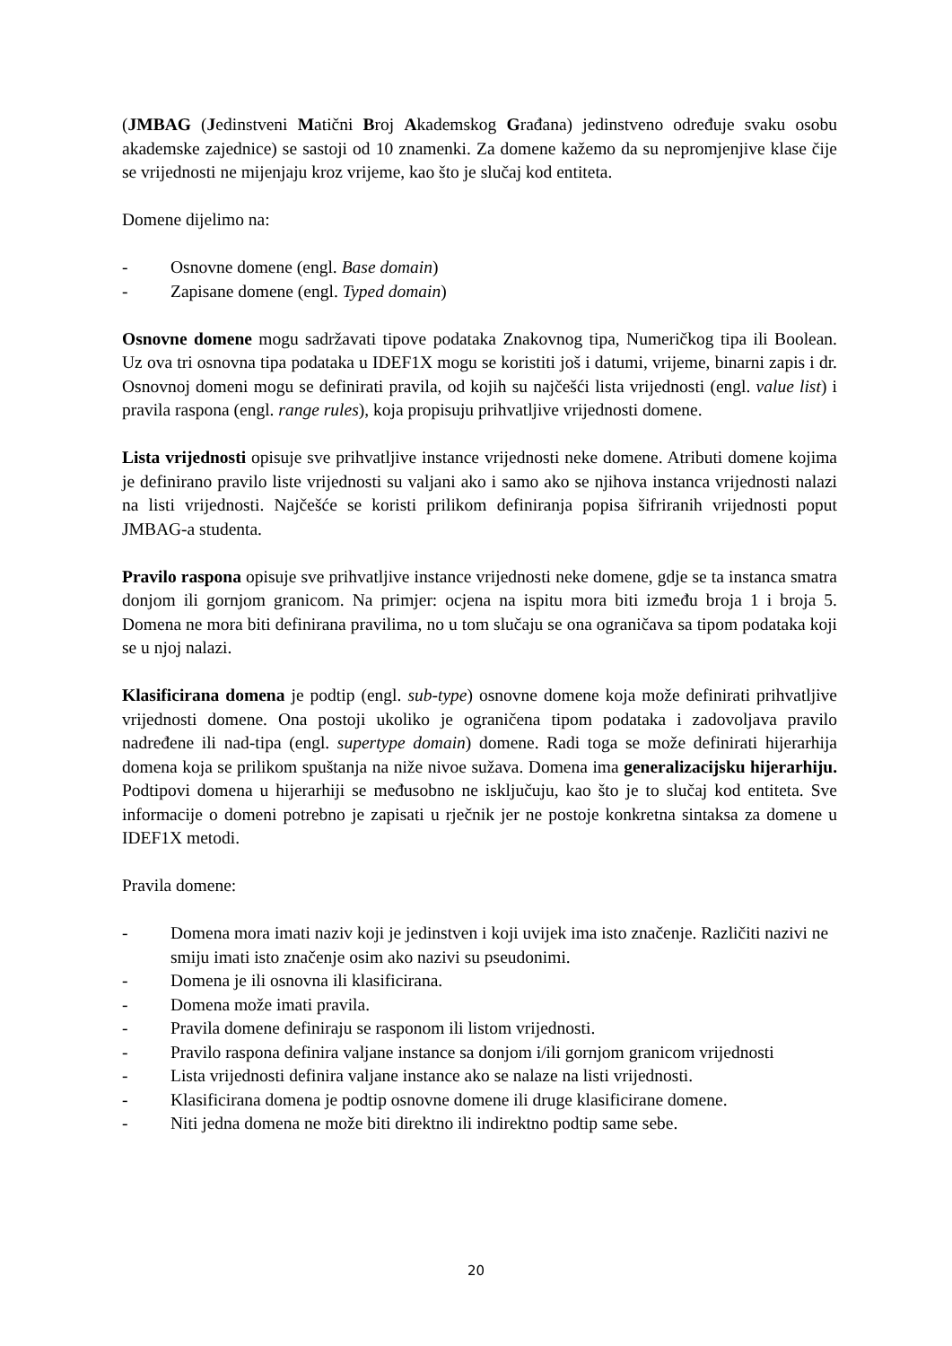(JMBAG (Jedinstveni Matični Broj Akademskog Građana) jedinstveno određuje svaku osobu akademske zajednice) se sastoji od 10 znamenki. Za domene kažemo da su nepromjenjive klase čije se vrijednosti ne mijenjaju kroz vrijeme, kao što je slučaj kod entiteta.
Domene dijelimo na:
- Osnovne domene (engl. Base domain)
- Zapisane domene (engl. Typed domain)
Osnovne domene mogu sadržavati tipove podataka Znakovnog tipa, Numeričkog tipa ili Boolean. Uz ova tri osnovna tipa podataka u IDEF1X mogu se koristiti još i datumi, vrijeme, binarni zapis i dr. Osnovnoj domeni mogu se definirati pravila, od kojih su najčešći lista vrijednosti (engl. value list) i pravila raspona (engl. range rules), koja propisuju prihvatljive vrijednosti domene.
Lista vrijednosti opisuje sve prihvatljive instance vrijednosti neke domene. Atributi domene kojima je definirano pravilo liste vrijednosti su valjani ako i samo ako se njihova instanca vrijednosti nalazi na listi vrijednosti. Najčešće se koristi prilikom definiranja popisa šifriranih vrijednosti poput JMBAG-a studenta.
Pravilo raspona opisuje sve prihvatljive instance vrijednosti neke domene, gdje se ta instanca smatra donjom ili gornjom granicom. Na primjer: ocjena na ispitu mora biti između broja 1 i broja 5. Domena ne mora biti definirana pravilima, no u tom slučaju se ona ograničava sa tipom podataka koji se u njoj nalazi.
Klasificirana domena je podtip (engl. sub-type) osnovne domene koja može definirati prihvatljive vrijednosti domene. Ona postoji ukoliko je ograničena tipom podataka i zadovoljava pravilo nadređene ili nad-tipa (engl. supertype domain) domene. Radi toga se može definirati hijerarhija domena koja se prilikom spuštanja na niže nivoe sužava. Domena ima generalizacijsku hijerarhiju. Podtipovi domena u hijerarhiji se međusobno ne isključuju, kao što je to slučaj kod entiteta. Sve informacije o domeni potrebno je zapisati u rječnik jer ne postoje konkretna sintaksa za domene u IDEF1X metodi.
Pravila domene:
- Domena mora imati naziv koji je jedinstven i koji uvijek ima isto značenje. Različiti nazivi ne smiju imati isto značenje osim ako nazivi su pseudonimi.
- Domena je ili osnovna ili klasificirana.
- Domena može imati pravila.
- Pravila domene definiraju se rasponom ili listom vrijednosti.
- Pravilo raspona definira valjane instance sa donjom i/ili gornjom granicom vrijednosti
- Lista vrijednosti definira valjane instance ako se nalaze na listi vrijednosti.
- Klasificirana domena je podtip osnovne domene ili druge klasificirane domene.
- Niti jedna domena ne može biti direktno ili indirektno podtip same sebe.
20